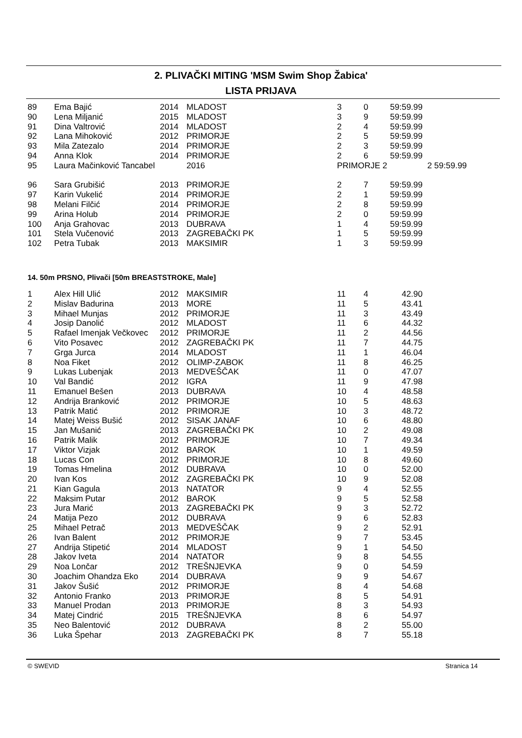2. PLIVAČKI MITING 'MSM Swim Shop Žabica'
LISTA PRIJAVA
| 89 | Ema Bajić | 2014 | MLADOST | 3 | 0 | 59:59.99 | |
| 90 | Lena Miljanić | 2015 | MLADOST | 3 | 9 | 59:59.99 | |
| 91 | Dina Valtrović | 2014 | MLADOST | 2 | 4 | 59:59.99 | |
| 92 | Lana Mihoković | 2012 | PRIMORJE | 2 | 5 | 59:59.99 | |
| 93 | Mila Zatezalo | 2014 | PRIMORJE | 2 | 3 | 59:59.99 | |
| 94 | Anna Klok | 2014 | PRIMORJE | 2 | 6 | 59:59.99 | |
| 95 | Laura Mačinković Tancabel | | 2016 | PRIMORJE 2 | | | 2 59:59.99 |
| 96 | Sara Grubišić | 2013 | PRIMORJE | 2 | 7 | 59:59.99 | |
| 97 | Karin Vukelić | 2014 | PRIMORJE | 2 | 1 | 59:59.99 | |
| 98 | Melani Filčić | 2014 | PRIMORJE | 2 | 8 | 59:59.99 | |
| 99 | Arina Holub | 2014 | PRIMORJE | 2 | 0 | 59:59.99 | |
| 100 | Anja Grahovac | 2013 | DUBRAVA | 1 | 4 | 59:59.99 | |
| 101 | Stela Vučenović | 2013 | ZAGREBAČKI PK | 1 | 5 | 59:59.99 | |
| 102 | Petra Tubak | 2013 | MAKSIMIR | 1 | 3 | 59:59.99 | |
14. 50m PRSNO, Plivači [50m BREASTSTROKE, Male]
| 1 | Alex Hill Ulić | 2012 | MAKSIMIR | 11 | 4 | 42.90 |
| 2 | Mislav Badurina | 2013 | MORE | 11 | 5 | 43.41 |
| 3 | Mihael Munjas | 2012 | PRIMORJE | 11 | 3 | 43.49 |
| 4 | Josip Danolić | 2012 | MLADOST | 11 | 6 | 44.32 |
| 5 | Rafael Imenjak Večkovec | 2012 | PRIMORJE | 11 | 2 | 44.56 |
| 6 | Vito Posavec | 2012 | ZAGREBAČKI PK | 11 | 7 | 44.75 |
| 7 | Grga Jurca | 2014 | MLADOST | 11 | 1 | 46.04 |
| 8 | Noa Fiket | 2012 | OLIMP-ZABOK | 11 | 8 | 46.25 |
| 9 | Lukas Lubenjak | 2013 | MEDVEŠČAK | 11 | 0 | 47.07 |
| 10 | Val Bandić | 2012 | IGRA | 11 | 9 | 47.98 |
| 11 | Emanuel Bešen | 2013 | DUBRAVA | 10 | 4 | 48.58 |
| 12 | Andrija Branković | 2012 | PRIMORJE | 10 | 5 | 48.63 |
| 13 | Patrik Matić | 2012 | PRIMORJE | 10 | 3 | 48.72 |
| 14 | Matej Weiss Bušić | 2012 | SISAK JANAF | 10 | 6 | 48.80 |
| 15 | Jan Mušanić | 2013 | ZAGREBAČKI PK | 10 | 2 | 49.08 |
| 16 | Patrik Malik | 2012 | PRIMORJE | 10 | 7 | 49.34 |
| 17 | Viktor Vizjak | 2012 | BAROK | 10 | 1 | 49.59 |
| 18 | Lucas Con | 2012 | PRIMORJE | 10 | 8 | 49.60 |
| 19 | Tomas Hmelina | 2012 | DUBRAVA | 10 | 0 | 52.00 |
| 20 | Ivan Kos | 2012 | ZAGREBAČKI PK | 10 | 9 | 52.08 |
| 21 | Kian Gagula | 2013 | NATATOR | 9 | 4 | 52.55 |
| 22 | Maksim Putar | 2012 | BAROK | 9 | 5 | 52.58 |
| 23 | Jura Marić | 2013 | ZAGREBAČKI PK | 9 | 3 | 52.72 |
| 24 | Matija Pezo | 2012 | DUBRAVA | 9 | 6 | 52.83 |
| 25 | Mihael Petrač | 2013 | MEDVEŠČAK | 9 | 2 | 52.91 |
| 26 | Ivan Balent | 2012 | PRIMORJE | 9 | 7 | 53.45 |
| 27 | Andrija Stipetić | 2014 | MLADOST | 9 | 1 | 54.50 |
| 28 | Jakov Iveta | 2014 | NATATOR | 9 | 8 | 54.55 |
| 29 | Noa Lončar | 2012 | TREŠNJEVKA | 9 | 0 | 54.59 |
| 30 | Joachim Ohandza Eko | 2014 | DUBRAVA | 9 | 9 | 54.67 |
| 31 | Jakov Šušić | 2012 | PRIMORJE | 8 | 4 | 54.68 |
| 32 | Antonio Franko | 2013 | PRIMORJE | 8 | 5 | 54.91 |
| 33 | Manuel Prodan | 2013 | PRIMORJE | 8 | 3 | 54.93 |
| 34 | Matej Cindrić | 2015 | TREŠNJEVKA | 8 | 6 | 54.97 |
| 35 | Neo Balentović | 2012 | DUBRAVA | 8 | 2 | 55.00 |
| 36 | Luka Špehar | 2013 | ZAGREBAČKI PK | 8 | 7 | 55.18 |
© SWEVID Stranica 14